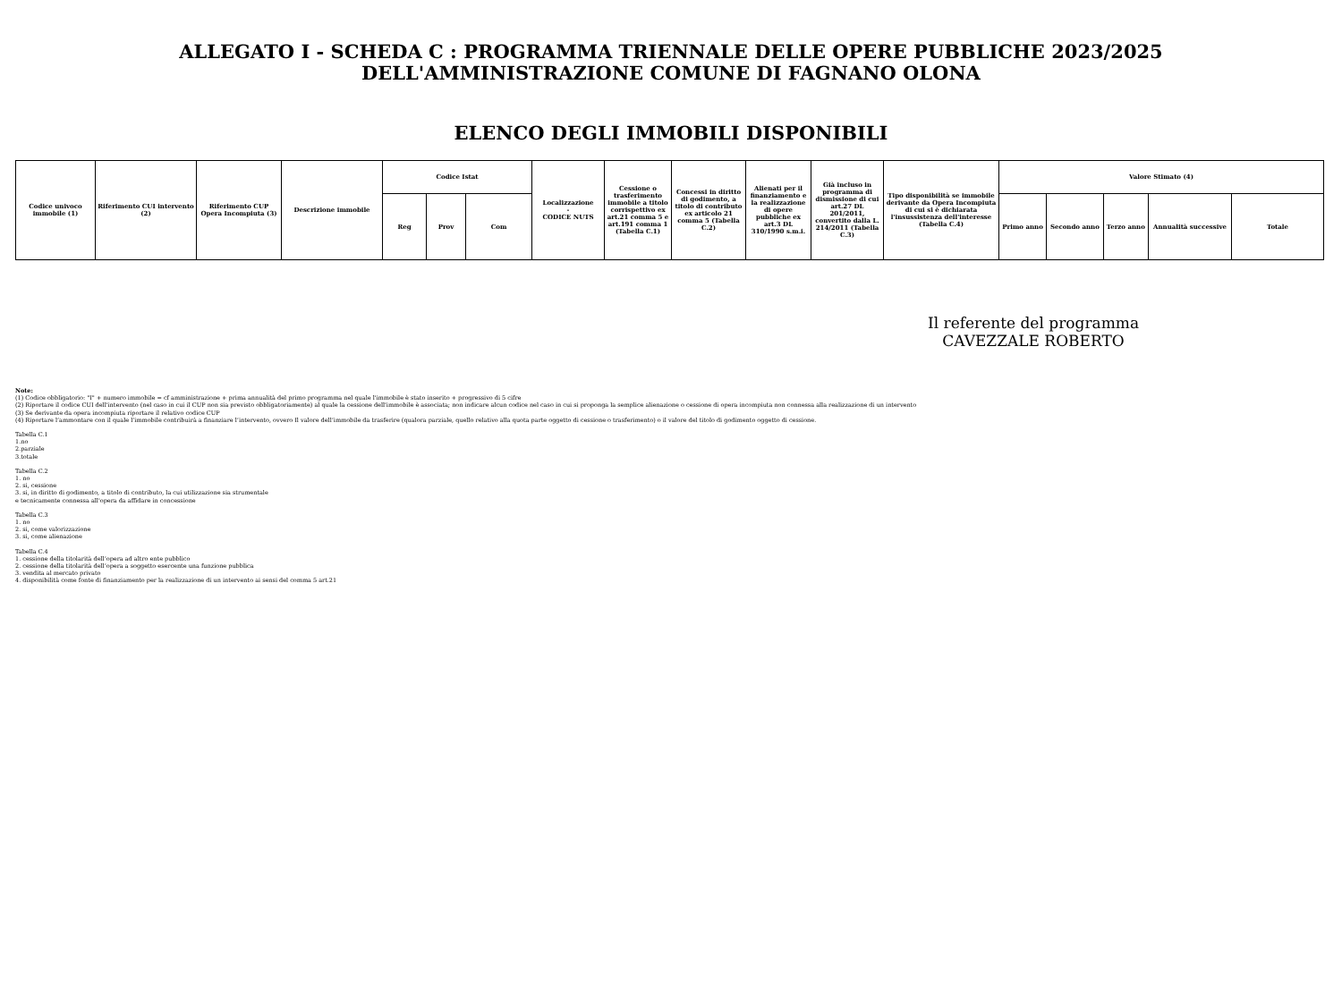ALLEGATO I - SCHEDA C : PROGRAMMA TRIENNALE DELLE OPERE PUBBLICHE 2023/2025
DELL'AMMINISTRAZIONE COMUNE DI FAGNANO OLONA
ELENCO DEGLI IMMOBILI DISPONIBILI
| Codice univoco immobile (1) | Riferimento CUI intervento (2) | Riferimento CUP Opera Incompiuta (3) | Descrizione immobile | Codice Istat | | | Localizzazione - CODICE NUTS | Cessione o trasferimento immobile a titolo corrispettivo ex art.21 comma 5 e art.191 comma 1 (Tabella C.1) | Concessi in diritto di godimento, a titolo di contributo ex articolo 21 comma 5 (Tabella C.2) | Alienati per il finanziamento e la realizzazione di opere pubbliche ex art.3 DL 310/1990 s.m.i. | Già incluso in programma di dismissione di cui art.27 DL 201/2011, convertito dalla L. 214/2011 (Tabella C.3) | Tipo disponibilità se immobile derivante da Opera Incompiuta di cui si è dichiarata l'insussistenza dell'interesse (Tabella C.4) | Valore Stimato (4) | | | | |
| --- | --- | --- | --- | --- | --- | --- | --- | --- | --- | --- | --- | --- | --- | --- | --- | --- | --- |
| | | | | Reg | Prov | Com | | | | | | | Primo anno | Secondo anno | Terzo anno | Annualità successive | Totale |
Il referente del programma
CAVEZZALE ROBERTO
Note:
(1) Codice obbligatorio: "I" + numero immobile = cf amministrazione + prima annualità del primo programma nel quale l'immobile è stato inserito + progressivo di 5 cifre
(2) Riportare il codice CUI dell'intervento (nel caso in cui il CUP non sia previsto obbligatoriamente) al quale la cessione dell'immobile è associata; non indicare alcun codice nel caso in cui si proponga la semplice alienazione o cessione di opera incompiuta non connessa alla realizzazione di un intervento
(3) Se derivante da opera incompiuta riportare il relativo codice CUP
(4) Riportare l’ammontare con il quale l’immobile contribuirà a finanziare l’intervento, ovvero Il valore dell’immobile da trasferire (qualora parziale, quello relativo alla quota parte oggetto di cessione o trasferimento) o il valore del titolo di godimento oggetto di cessione.
Tabella C.1
1.no
2.parziale
3.totale
Tabella C.2
1. no
2. si, cessione
3. si, in diritto di godimento, a titolo di contributo, la cui utilizzazione sia strumentale
e tecnicamente connessa all'opera da affidare in concessione
Tabella C.3
1. no
2. si, come valorizzazione
3. si, come alienazione
Tabella C.4
1. cessione della titolarità dell’opera ad altro ente pubblico
2. cessione della titolarità dell’opera a soggetto esercente una funzione pubblica
3. vendita al mercato privato
4. disponibilità come fonte di finanziamento per la realizzazione di un intervento ai sensi del comma 5 art.21